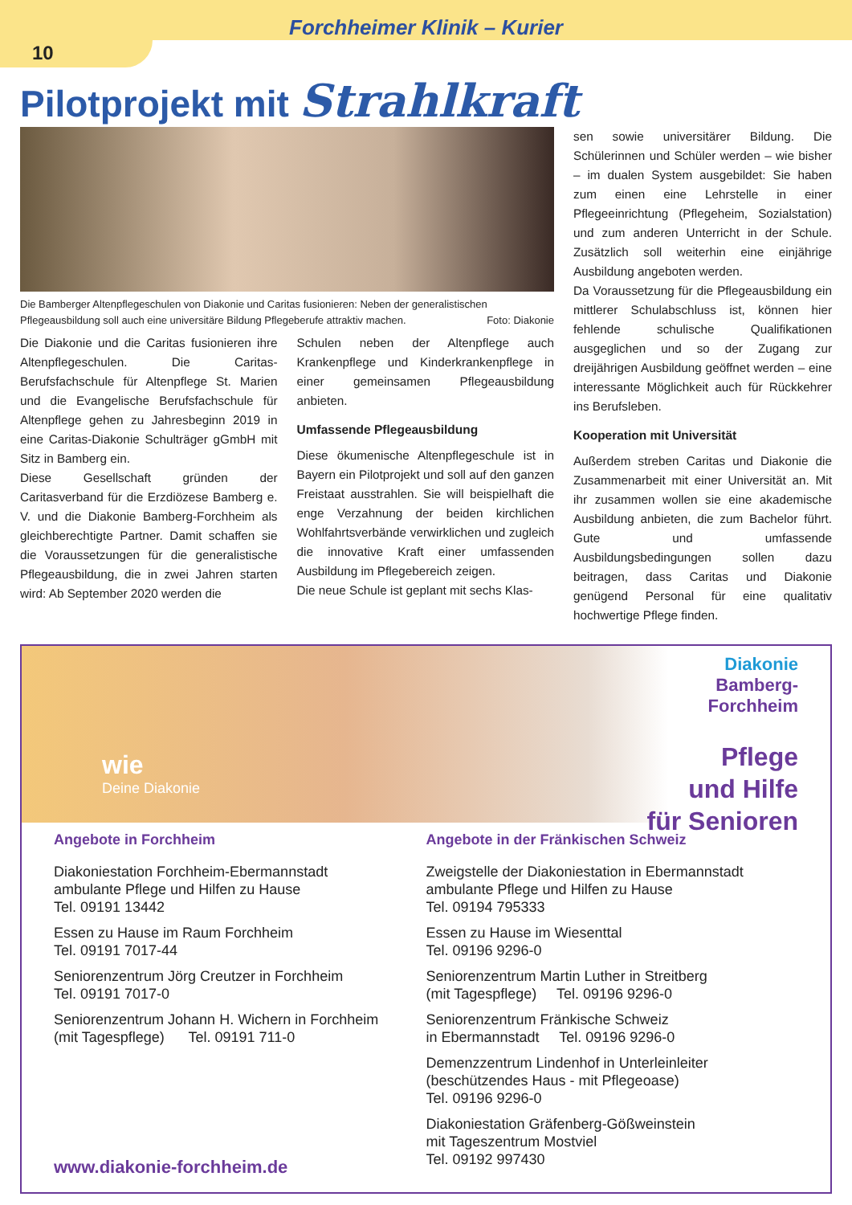Forchheimer Klinik – Kurier
10
Pilotprojekt mit Strahlkraft
Die Bamberger Altenpflegeschulen von Diakonie und Caritas fusionieren: Neben der generalistischen Pflegeausbildung soll auch eine universitäre Bildung Pflegeberufe attraktiv machen. Foto: Diakonie
Die Diakonie und die Caritas fusionieren ihre Altenpflegeschulen. Die Caritas-Berufsfachschule für Altenpflege St. Marien und die Evangelische Berufsfachschule für Altenpflege gehen zu Jahresbeginn 2019 in eine Caritas-Diakonie Schulträger gGmbH mit Sitz in Bamberg ein.
Diese Gesellschaft gründen der Caritasverband für die Erzdiözese Bamberg e. V. und die Diakonie Bamberg-Forchheim als gleichberechtigte Partner. Damit schaffen sie die Voraussetzungen für die generalistische Pflegeausbildung, die in zwei Jahren starten wird: Ab September 2020 werden die
Schulen neben der Altenpflege auch Krankenpflege und Kinderkrankenpflege in einer gemeinsamen Pflegeausbildung anbieten.
Umfassende Pflegeausbildung
Diese ökumenische Altenpflegeschule ist in Bayern ein Pilotprojekt und soll auf den ganzen Freistaat ausstrahlen. Sie will beispielhaft die enge Verzahnung der beiden kirchlichen Wohlfahrtsverbände verwirklichen und zugleich die innovative Kraft einer umfassenden Ausbildung im Pflegebereich zeigen.
Die neue Schule ist geplant mit sechs Klas-
sen sowie universitärer Bildung. Die Schülerinnen und Schüler werden – wie bisher – im dualen System ausgebildet: Sie haben zum einen eine Lehrstelle in einer Pflegeeinrichtung (Pflegeheim, Sozialstation) und zum anderen Unterricht in der Schule. Zusätzlich soll weiterhin eine einjährige Ausbildung angeboten werden.
Da Voraussetzung für die Pflegeausbildung ein mittlerer Schulabschluss ist, können hier fehlende schulische Qualifikationen ausgeglichen und so der Zugang zur dreijährigen Ausbildung geöffnet werden – eine interessante Möglichkeit auch für Rückkehrer ins Berufsleben.
Kooperation mit Universität
Außerdem streben Caritas und Diakonie die Zusammenarbeit mit einer Universität an. Mit ihr zusammen wollen sie eine akademische Ausbildung anbieten, die zum Bachelor führt. Gute und umfassende Ausbildungsbedingungen sollen dazu beitragen, dass Caritas und Diakonie genügend Personal für eine qualitativ hochwertige Pflege finden.
wie
Deine Diakonie
Diakonie
Bamberg-
Forchheim
Pflege
und Hilfe
für Senioren
Angebote in Forchheim
Diakoniestation Forchheim-Ebermannstadt
ambulante Pflege und Hilfen zu Hause
Tel. 09191 13442
Essen zu Hause im Raum Forchheim
Tel. 09191 7017-44
Seniorenzentrum Jörg Creutzer in Forchheim
Tel. 09191 7017-0
Seniorenzentrum Johann H. Wichern in Forchheim
(mit Tagespflege) Tel. 09191 711-0
www.diakonie-forchheim.de
Angebote in der Fränkischen Schweiz
Zweigstelle der Diakoniestation in Ebermannstadt
ambulante Pflege und Hilfen zu Hause
Tel. 09194 795333
Essen zu Hause im Wiesenttal
Tel. 09196 9296-0
Seniorenzentrum Martin Luther in Streitberg
(mit Tagespflege) Tel. 09196 9296-0
Seniorenzentrum Fränkische Schweiz
in Ebermannstadt Tel. 09196 9296-0
Demenzzentrum Lindenhof in Unterleinleiter
(beschützendes Haus - mit Pflegeoase)
Tel. 09196 9296-0
Diakoniestation Gräfenberg-Gößweinstein
mit Tageszentrum Mostviel
Tel. 09192 997430